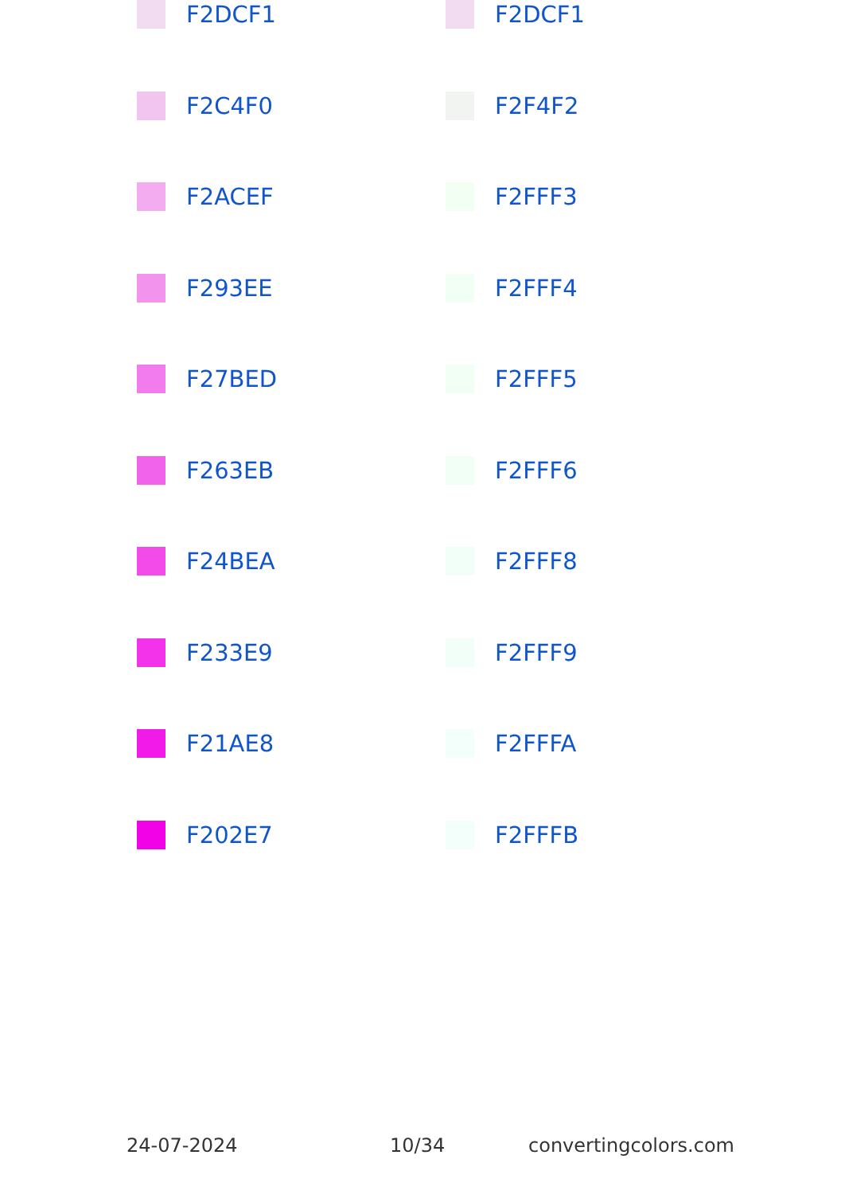F2DCF1 F2DCF1
F2C4F0 F2F4F2
F2ACEF F2FFF3
F293EE F2FFF4
F27BED F2FFF5
F263EB F2FFF6
F24BEA F2FFF8
F233E9 F2FFF9
F21AE8 F2FFFA
F202E7 F2FFFB
24-07-2024 10/34 convertingcolors.com